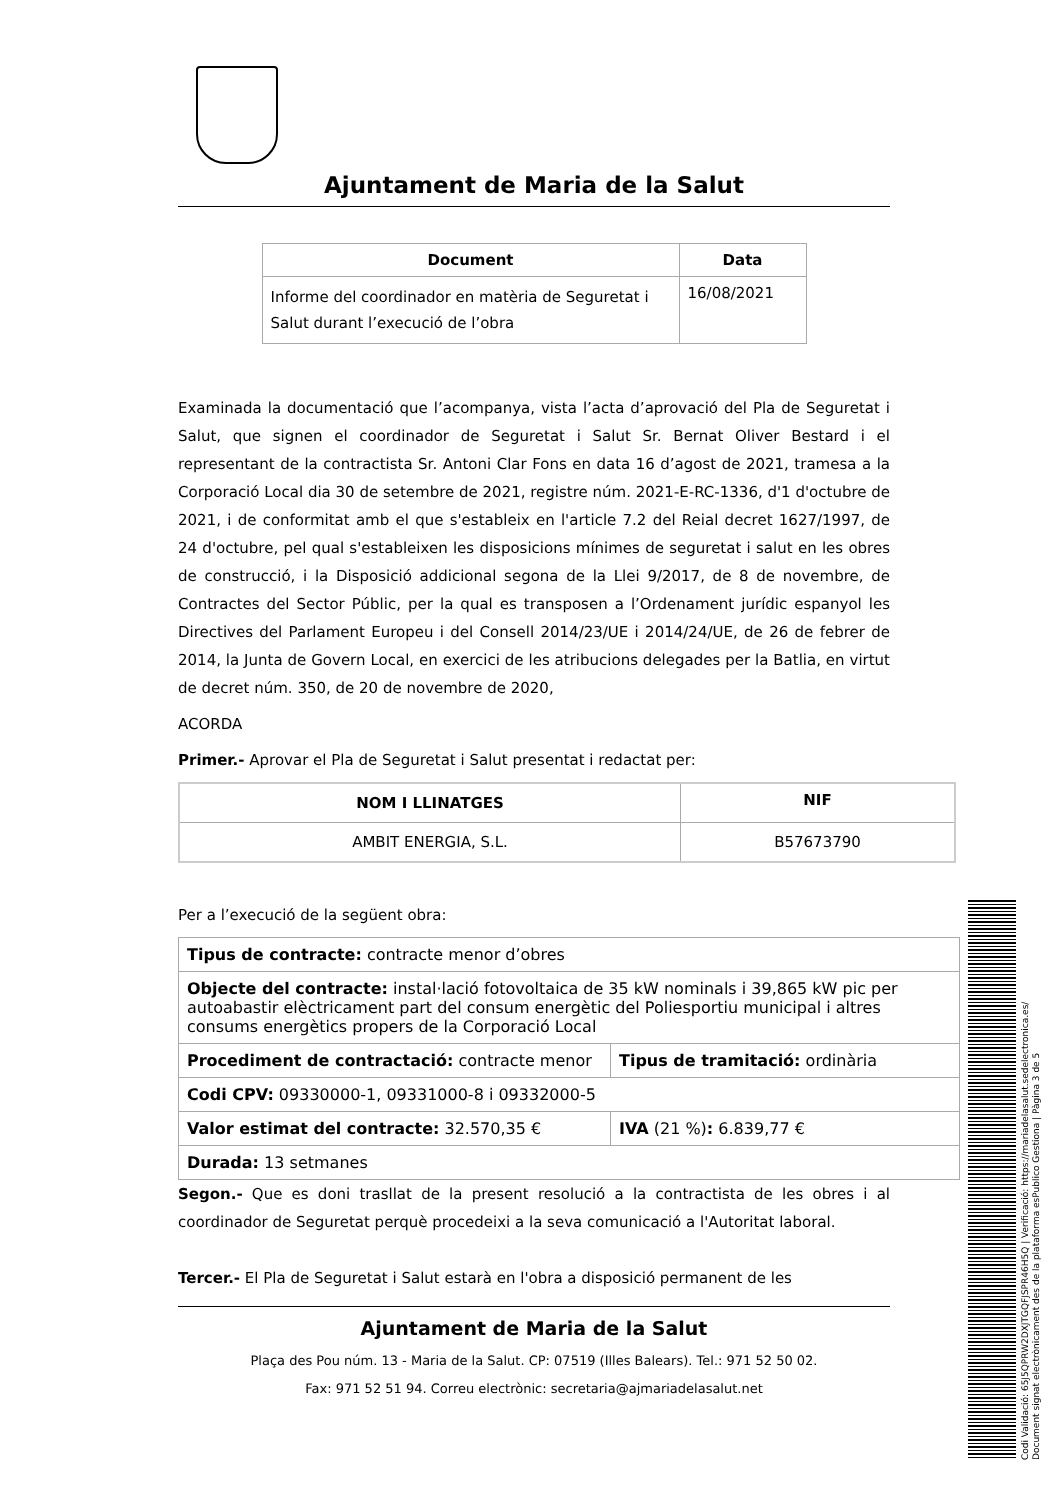Ajuntament de Maria de la Salut
| Document | Data |
| --- | --- |
| Informe del coordinador en matèria de Seguretat i Salut durant l’execució de l’obra | 16/08/2021 |
Examinada la documentació que l’acompanya, vista l’acta d’aprovació del Pla de Seguretat i Salut, que signen el coordinador de Seguretat i Salut Sr. Bernat Oliver Bestard i el representant de la contractista Sr. Antoni Clar Fons en data 16 d’agost de 2021, tramesa a la Corporació Local dia 30 de setembre de 2021, registre núm. 2021-E-RC-1336, d'1 d'octubre de 2021, i de conformitat amb el que s'estableix en l'article 7.2 del Reial decret 1627/1997, de 24 d'octubre, pel qual s'estableixen les disposicions mínimes de seguretat i salut en les obres de construcció, i la Disposició addicional segona de la Llei 9/2017, de 8 de novembre, de Contractes del Sector Públic, per la qual es transposen a l’Ordenament jurídic espanyol les Directives del Parlament Europeu i del Consell 2014/23/UE i 2014/24/UE, de 26 de febrer de 2014, la Junta de Govern Local, en exercici de les atribucions delegades per la Batlia, en virtut de decret núm. 350, de 20 de novembre de 2020,
ACORDA
Primer.- Aprovar el Pla de Seguretat i Salut presentat i redactat per:
| NOM I LLINATGES | NIF |
| --- | --- |
| AMBIT ENERGIA, S.L. | B57673790 |
Per a l’execució de la següent obra:
| Tipus de contracte: contracte menor d’obres | |
| Objecte del contracte: instal·lació fotovoltaica de 35 kW nominals i 39,865 kW pic per autoabastir elèctricament part del consum energètic del Poliesportiu municipal i altres consums energètics propers de la Corporació Local | |
| Procediment de contractació: contracte menor | Tipus de tramitació: ordinària |
| Codi CPV: 09330000-1, 09331000-8 i 09332000-5 | |
| Valor estimat del contracte: 32.570,35 € | IVA (21 %) : 6.839,77 € |
| Durada: 13 setmanes | |
Segon.- Que es doni trasllat de la present resolució a la contractista de les obres i al coordinador de Seguretat perquè procedeixi a la seva comunicació a l'Autoritat laboral.
Tercer.- El Pla de Seguretat i Salut estarà en l'obra a disposició permanent de les
Ajuntament de Maria de la Salut
Plaça des Pou núm. 13 - Maria de la Salut. CP: 07519 (Illes Balears). Tel.: 971 52 50 02.
Fax: 971 52 51 94. Correu electrònic: secretaria@ajmariadelasalut.net
Codi Validació: 65J5QPRW2DXJTGQFJSPR46H5Q | Verificació: https://mariadelasalut.sedelectronica.es/
Document signat electrònicament des de la plataforma esPublico Gestiona | Pàgina 3 de 5